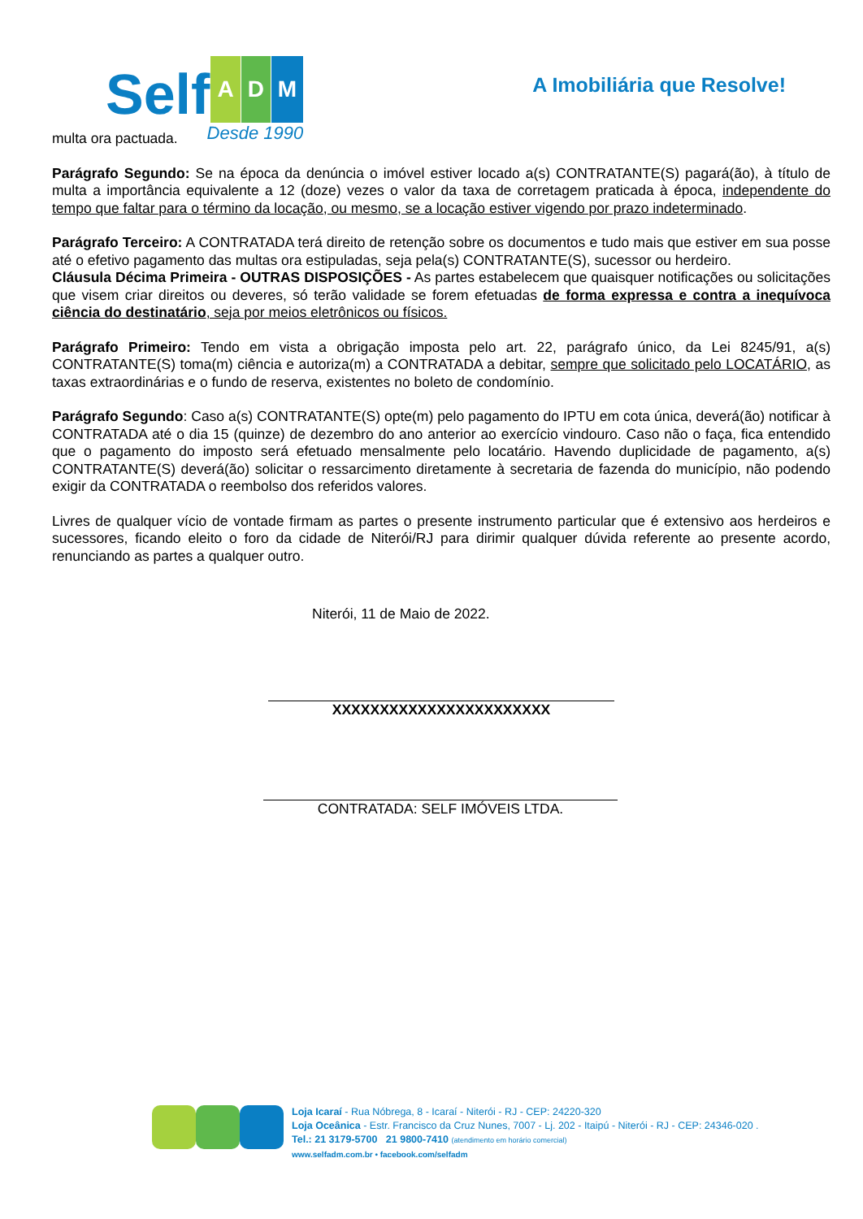Self A D M
Desde 1990
A Imobiliária que Resolve!
multa ora pactuada.
Parágrafo Segundo: Se na época da denúncia o imóvel estiver locado a(s) CONTRATANTE(S) pagará(ão), à título de multa a importância equivalente a 12 (doze) vezes o valor da taxa de corretagem praticada à época, independente do tempo que faltar para o término da locação, ou mesmo, se a locação estiver vigendo por prazo indeterminado.
Parágrafo Terceiro: A CONTRATADA terá direito de retenção sobre os documentos e tudo mais que estiver em sua posse até o efetivo pagamento das multas ora estipuladas, seja pela(s) CONTRATANTE(S), sucessor ou herdeiro.
Cláusula Décima Primeira - OUTRAS DISPOSIÇÕES - As partes estabelecem que quaisquer notificações ou solicitações que visem criar direitos ou deveres, só terão validade se forem efetuadas de forma expressa e contra a inequívoca ciência do destinatário, seja por meios eletrônicos ou físicos.
Parágrafo Primeiro: Tendo em vista a obrigação imposta pelo art. 22, parágrafo único, da Lei 8245/91, a(s) CONTRATANTE(S) toma(m) ciência e autoriza(m) a CONTRATADA a debitar, sempre que solicitado pelo LOCATÁRIO, as taxas extraordinárias e o fundo de reserva, existentes no boleto de condomínio.
Parágrafo Segundo: Caso a(s) CONTRATANTE(S) opte(m) pelo pagamento do IPTU em cota única, deverá(ão) notificar à CONTRATADA até o dia 15 (quinze) de dezembro do ano anterior ao exercício vindouro. Caso não o faça, fica entendido que o pagamento do imposto será efetuado mensalmente pelo locatário. Havendo duplicidade de pagamento, a(s) CONTRATANTE(S) deverá(ão) solicitar o ressarcimento diretamente à secretaria de fazenda do município, não podendo exigir da CONTRATADA o reembolso dos referidos valores.
Livres de qualquer vício de vontade firmam as partes o presente instrumento particular que é extensivo aos herdeiros e sucessores, ficando eleito o foro da cidade de Niterói/RJ para dirimir qualquer dúvida referente ao presente acordo, renunciando as partes a qualquer outro.
Niterói, 11 de Maio de 2022.
XXXXXXXXXXXXXXXXXXXXXXX
CONTRATADA: SELF IMÓVEIS LTDA.
Loja Icaraí - Rua Nóbrega, 8 - Icaraí - Niterói - RJ - CEP: 24220-320
Loja Oceânica - Estr. Francisco da Cruz Nunes, 7007 - Lj. 202 - Itaipú - Niterói - RJ - CEP: 24346-020 .
Tel.: 21 3179-5700 21 9800-7410 (atendimento em horário comercial)
www.selfadm.com.br • facebook.com/selfadm